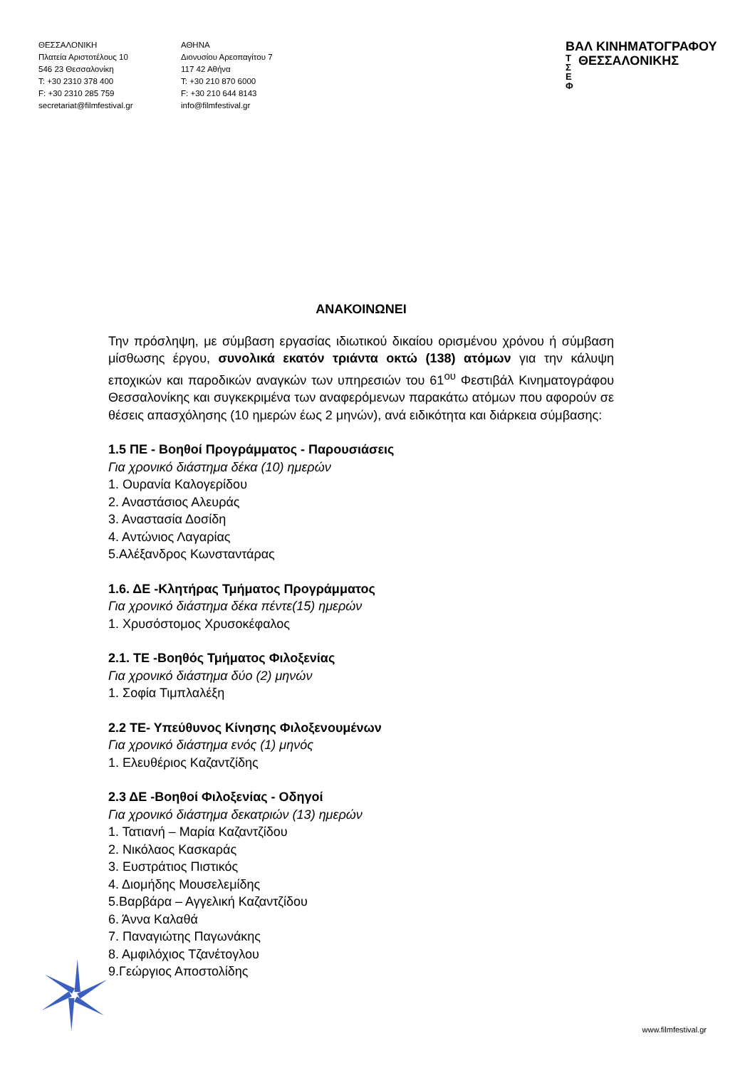ΘΕΣΣΑΛΟΝΙΚΗ
Πλατεία Αριστοτέλους 10
546 23 Θεσσαλονίκη
T: +30 2310 378 400
F: +30 2310 285 759
secretariat@filmfestival.gr
ΑΘΗΝΑ
Διονυσίου Αρεοπαγίτου 7
117 42 Αθήνα
T: +30 210 870 6000
F: +30 210 644 8143
info@filmfestival.gr
ΒΑΛ ΚΙΝΗΜΑΤΟΓΡΑΦΟΥ
Τ
Σ
Ε
Φ ΘΕΣΣΑΛΟΝΙΚΗΣ
ΑΝΑΚΟΙΝΩΝΕΙ
Την πρόσληψη, με σύμβαση εργασίας ιδιωτικού δικαίου ορισμένου χρόνου ή σύμβαση μίσθωσης έργου, συνολικά εκατόν τριάντα οκτώ (138) ατόμων για την κάλυψη εποχικών και παροδικών αναγκών των υπηρεσιών του 61<sup>ου</sup> Φεστιβάλ Κινηματογράφου Θεσσαλονίκης και συγκεκριμένα των αναφερόμενων παρακάτω ατόμων που αφορούν σε θέσεις απασχόλησης (10 ημερών έως 2 μηνών), ανά ειδικότητα και διάρκεια σύμβασης:
1.5 ΠΕ - Βοηθοί Προγράμματος - Παρουσιάσεις
Για χρονικό διάστημα δέκα (10) ημερών
1. Ουρανία Καλογερίδου
2. Αναστάσιος Αλευράς
3. Αναστασία Δοσίδη
4. Αντώνιος Λαγαρίας
5.Αλέξανδρος Κωνσταντάρας
1.6. ΔΕ -Κλητήρας Τμήματος Προγράμματος
Για χρονικό διάστημα δέκα πέντε(15) ημερών
1. Χρυσόστομος Χρυσοκέφαλος
2.1. ΤΕ -Βοηθός Τμήματος Φιλοξενίας
Για χρονικό διάστημα δύο (2) μηνών
1. Σοφία Τιμπλαλέξη
2.2 ΤΕ- Υπεύθυνος Κίνησης Φιλοξενουμένων
Για χρονικό διάστημα ενός (1) μηνός
1. Ελευθέριος Καζαντζίδης
2.3 ΔΕ -Βοηθοί Φιλοξενίας - Οδηγοί
Για χρονικό διάστημα δεκατριών (13) ημερών
1. Τατιανή – Μαρία Καζαντζίδου
2. Νικόλαος Κασκαράς
3. Ευστράτιος Πιστικός
4. Διομήδης Μουσελεμίδης
5.Βαρβάρα – Αγγελική Καζαντζίδου
6. Άννα Καλαθά
7. Παναγιώτης Παγωνάκης
8. Αμφιλόχιος Τζανέτογλου
9.Γεώργιος Αποστολίδης
www.filmfestival.gr